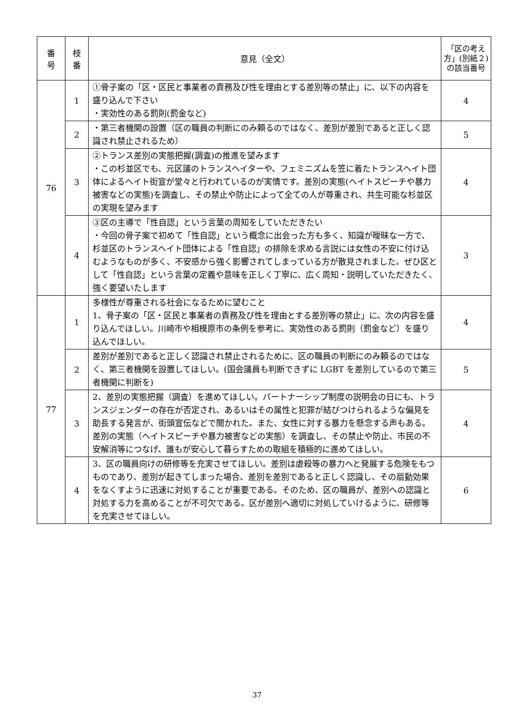| 番 号 | 枝 番 | 意見（全文） | 「区の考え方」(別紙２)の該当番号 |
| --- | --- | --- | --- |
| 76 | 1 | ①骨子案の「区・区民と事業者の責務及び性を理由とする差別等の禁止」に、以下の内容を盛り込んで下さい ・実効性のある罰則(罰金など) | 4 |
| | 2 | ・第三者機関の設置（区の職員の判断にのみ頼るのではなく、差別が差別であると正しく認識され禁止されるため） | 5 |
| | 3 | ②トランス差別の実態把握(調査)の推進を望みます ・この杉並区でも、元区議のトランスヘイターや、フェミニズムを笠に着たトランスヘイト団体によるヘイト街宣が堂々と行われているのが実情です。差別の実態(ヘイトスピーチや暴力被害などの実態)を調査し、その禁止や防止によって全ての人が尊重され、共生可能な杉並区の実現を望みます | 4 |
| | 4 | ③区の主導で「性自認」という言葉の周知をしていただきたい ・今回の骨子案で初めて「性自認」という概念に出会った方も多く、知識が曖昧な一方で、杉並区のトランスヘイト団体による「性自認」の排除を求める言説には女性の不安に付け込むようなものが多く、不安感から強く影響されてしまっている方が散見されました。ぜひ区として「性自認」という言葉の定義や意味を正しく丁寧に、広く周知・説明していただきたく、強く要望いたします | 3 |
| 77 | 1 | 多様性が尊重される社会になるために望むこと 1、骨子案の「区・区民と事業者の責務及び性を理由とする差別等の禁止」に、次の内容を盛り込んでほしい。川崎市や相模原市の条例を参考に、実効性のある罰則（罰金など）を盛り込んでほしい。 | 4 |
| | 2 | 差別が差別であると正しく認識され禁止されるために、区の職員の判断にのみ頼るのではなく、第三者機関を設置してほしい。(国会議員も判断できずに LGBT を差別しているので第三者機関に判断を) | 5 |
| | 3 | 2、差別の実態把握（調査）を進めてほしい。パートナーシップ制度の説明会の日にも、トランスジェンダーの存在が否定され、あるいはその属性と犯罪が結びつけられるような偏見を助長する発言が、街頭宣伝などで聞かれた。また、女性に対する暴力を懸念する声もある。差別の実態（ヘイトスピーチや暴力被害などの実態）を調査し、その禁止や防止、市民の不安解消等につなげ、誰もが安心して暮らすための取組を積極的に進めてほしい。 | 4 |
| | 4 | 3、区の職員向けの研修等を充実させてほしい。差別は虐殺等の暴力へと発展する危険をもつものであり、差別が起きてしまった場合、差別を差別であると正しく認識し、その扇動効果をなくすように迅速に対処することが重要である。そのため、区の職員が、差別への認識と対処する力を高めることが不可欠である。区が差別へ適切に対処していけるように、研修等を充実させてほしい。 | 6 |
37